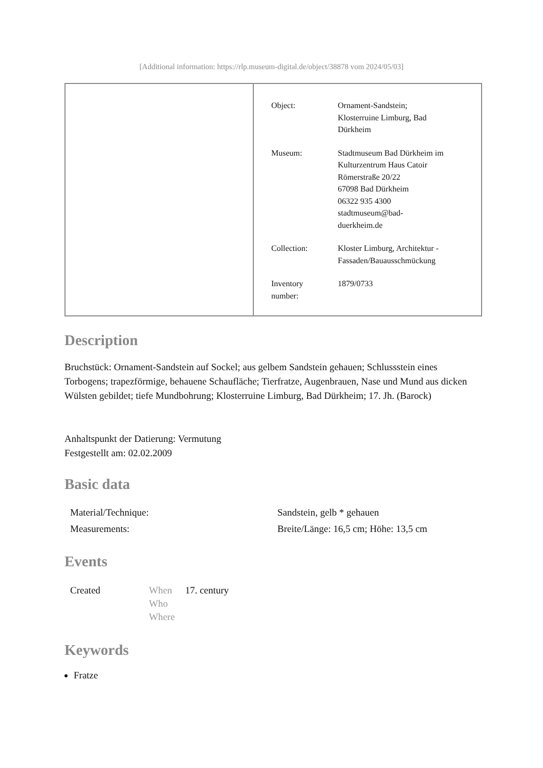[Additional information: https://rlp.museum-digital.de/object/38878 vom 2024/05/03]
| Object: | Ornament-Sandstein; Klosterruine Limburg, Bad Dürkheim |
| Museum: | Stadtmuseum Bad Dürkheim im Kulturzentrum Haus Catoir Römerstraße 20/22 67098 Bad Dürkheim 06322 935 4300 stadtmuseum@bad- duerkheim.de |
| Collection: | Kloster Limburg, Architektur - Fassaden/Bauausschmückung |
| Inventory number: | 1879/0733 |
Description
Bruchstück: Ornament-Sandstein auf Sockel; aus gelbem Sandstein gehauen; Schlussstein eines Torbogens; trapezförmige, behauene Schaufläche; Tierfratze, Augenbrauen, Nase und Mund aus dicken Wülsten gebildet; tiefe Mundbohrung; Klosterruine Limburg, Bad Dürkheim; 17. Jh. (Barock)
Anhaltspunkt der Datierung: Vermutung
Festgestellt am: 02.02.2009
Basic data
| Material/Technique: | Sandstein, gelb * gehauen |
| Measurements: | Breite/Länge: 16,5 cm; Höhe: 13,5 cm |
Events
| Created | When Who Where | 17. century |
Keywords
Fratze